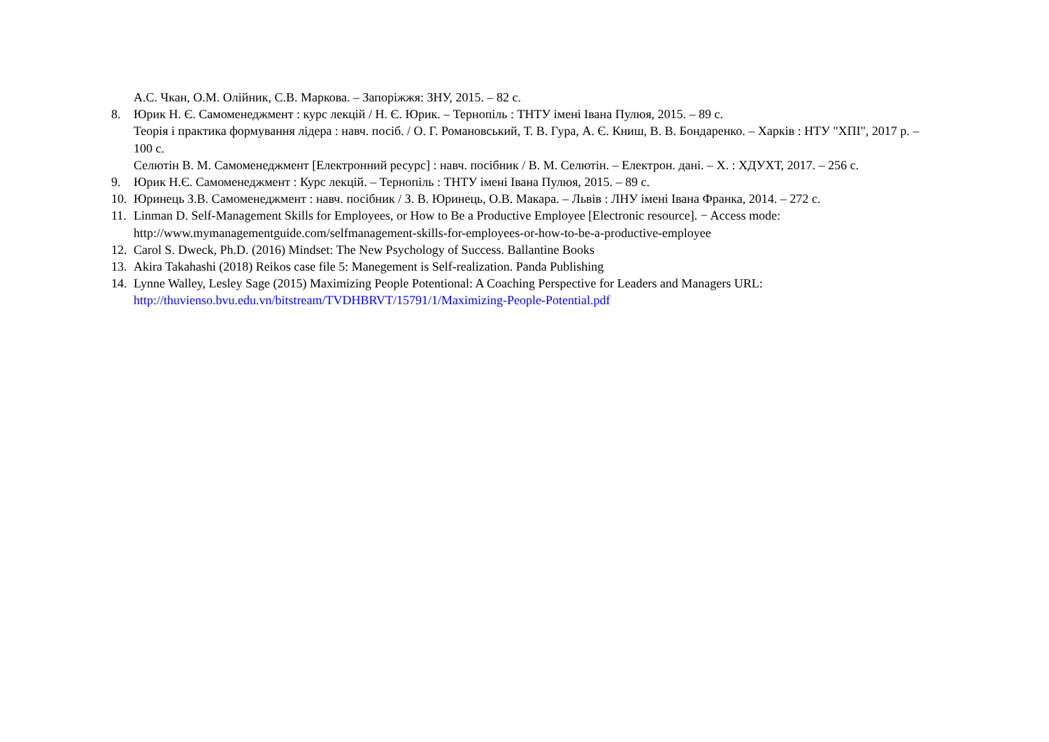А.С. Чкан, О.М. Олійник, С.В. Маркова. – Запоріжжя: ЗНУ, 2015. – 82 с.
8. Юрик Н. Є. Самоменеджмент : курс лекцій / Н. Є. Юрик. – Тернопіль : ТНТУ імені Івана Пулюя, 2015. – 89 с.
Теорія і практика формування лідера : навч. посіб. / О. Г. Романовський, Т. В. Гура, А. Є. Книш, В. В. Бондаренко. – Харків : НТУ "ХПІ", 2017 р. – 100 с.
Селютін В. М. Самоменеджмент [Електронний ресурс] : навч. посібник / В. М. Селютін. – Електрон. дані. – Х. : ХДУХТ, 2017. – 256 с.
9. Юрик Н.Є. Самоменеджмент : Курс лекцій. – Тернопіль : ТНТУ імені Івана Пулюя, 2015. – 89 с.
10. Юринець З.В. Самоменеджмент : навч. посібник / З. В. Юринець, О.В. Макара. – Львів : ЛНУ імені Івана Франка, 2014. – 272 с.
11. Linman D. Self-Management Skills for Employees, or How to Be a Productive Employee [Electronic resource]. − Access mode: http://www.mymanagementguide.com/selfmanagement-skills-for-employees-or-how-to-be-a-productive-employee
12. Carol S. Dweck, Ph.D. (2016) Mindset: The New Psychology of Success. Ballantine Books
13. Akira Takahashi (2018) Reikos case file 5: Manegement is Self-realization. Panda Publishing
14. Lynne Walley, Lesley Sage (2015) Maximizing People Potentional: A Coaching Perspective for Leaders and Managers URL: http://thuvienso.bvu.edu.vn/bitstream/TVDHBRVT/15791/1/Maximizing-People-Potential.pdf